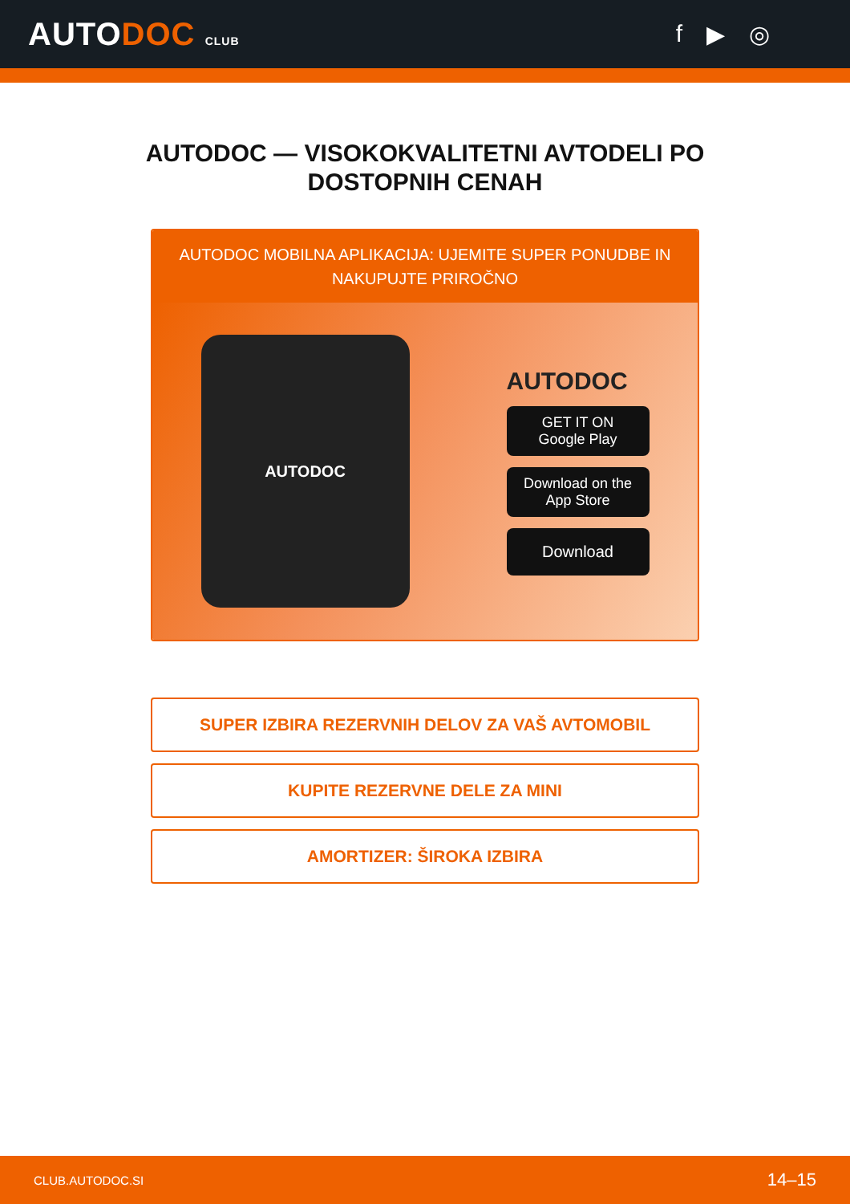AUTODOC CLUB
f ▶ ◎
AUTODOC — VISOKOKVALITETNI AVTODELI PO DOSTOPNIH CENAH
AUTODOC MOBILNA APLIKACIJA: UJEMITE SUPER PONUDBE IN NAKUPUJTE PRIROČNO
AUTODOC
AUTODOC
GET IT ON
Google Play
Download on the
App Store
Download
SUPER IZBIRA REZERVNIH DELOV ZA VAŠ AVTOMOBIL
KUPITE REZERVNE DELE ZA MINI
AMORTIZER: ŠIROKA IZBIRA
CLUB.AUTODOC.SI 14–15